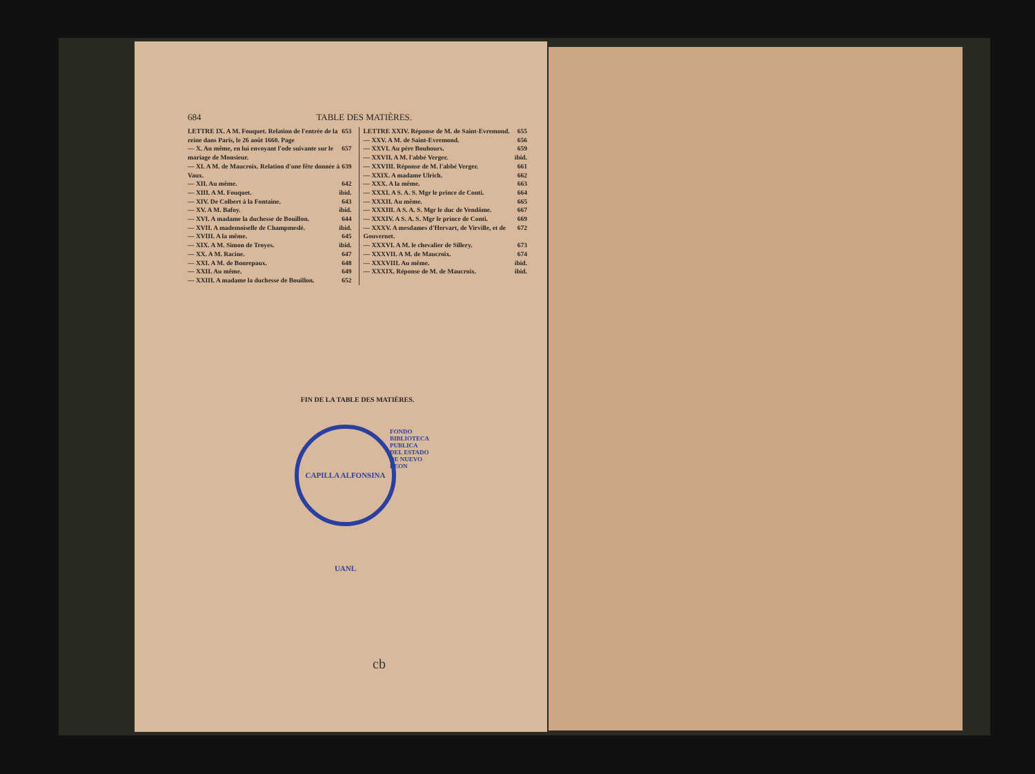684 TABLE DES MATIÈRES.
LETTRE IX. A M. Fouquet. Relation de l'entrée de la reine dans Paris, le 26 août 1660. Page 653
— X. Au même, en lui envoyant l'ode suivante sur le mariage de Monsieur. 657
— XI. A M. de Maucroix. Relation d'une fête donnée à Vaux. 639
— XII. Au même. 642
— XIII. A M. Fouquet. ibid.
— XIV. De Colbert à la Fontaine. 643
— XV. A M. Bafoy. ibid.
— XVI. A madame la duchesse de Bouillon. 644
— XVII. A mademoiselle de Champmeslé. ibid.
— XVIII. A la même. 645
— XIX. A M. Simon de Troyes. ibid.
— XX. A M. Racine. 647
— XXI. A M. de Bonrepaux. 648
— XXII. Au même. 649
— XXIII. A madame la duchesse de Bouillon. 652
LETTRE XXIV. Réponse de M. de Saint-Evremond. 655
— XXV. A M. de Saint-Evremond. 656
— XXVI. Au père Bouhours. 659
— XXVII. A M. l'abbé Verger. ibid.
— XXVIII. Réponse de M. l'abbé Verger. 661
— XXIX. A madame Ulrich. 662
— XXX. A la même. 663
— XXXI. A S. A. S. Mgr le prince de Conti. 664
— XXXII. Au même. 665
— XXXIII. A S. A. S. Mgr le duc de Vendôme. 667
— XXXIV. A S. A. S. Mgr le prince de Conti. 669
— XXXV. A mesdames d'Hervart, de Virville, et de Gouvernet. 672
— XXXVI. A M. le chevalier de Sillery. 673
— XXXVII. A M. de Maucroix. 674
— XXXVIII. Au même. ibid.
— XXXIX. Réponse de M. de Maucroix. ibid.
FIN DE LA TABLE DES MATIÈRES.
CAPILLA ALFONSINA UANL
FONDO BIBLIOTECA PUBLICA DEL ESTADO DE NUEVO LEON
cb